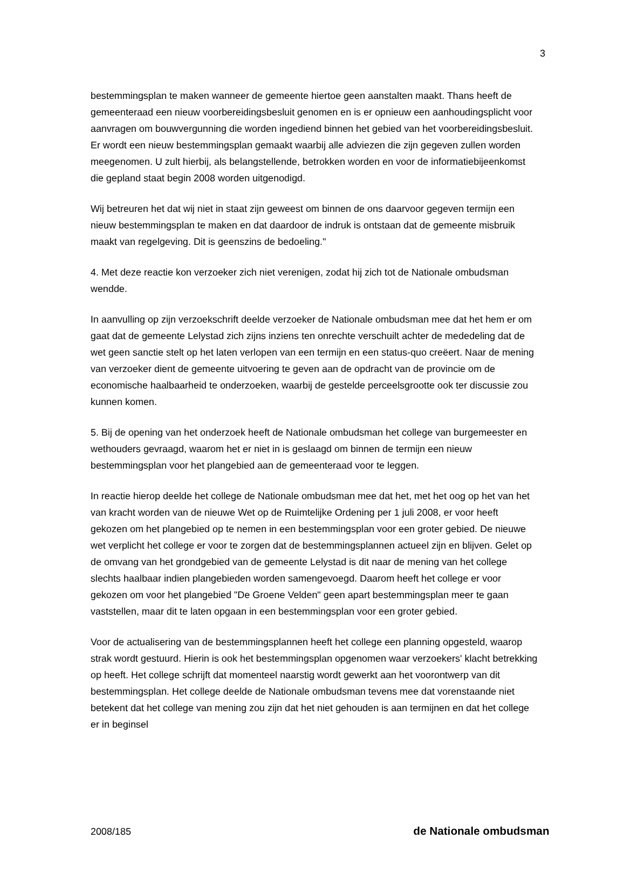3
bestemmingsplan te maken wanneer de gemeente hiertoe geen aanstalten maakt. Thans heeft de gemeenteraad een nieuw voorbereidingsbesluit genomen en is er opnieuw een aanhoudingsplicht voor aanvragen om bouwvergunning die worden ingediend binnen het gebied van het voorbereidingsbesluit. Er wordt een nieuw bestemmingsplan gemaakt waarbij alle adviezen die zijn gegeven zullen worden meegenomen. U zult hierbij, als belangstellende, betrokken worden en voor de informatiebijeenkomst die gepland staat begin 2008 worden uitgenodigd.
Wij betreuren het dat wij niet in staat zijn geweest om binnen de ons daarvoor gegeven termijn een nieuw bestemmingsplan te maken en dat daardoor de indruk is ontstaan dat de gemeente misbruik maakt van regelgeving. Dit is geenszins de bedoeling."
4. Met deze reactie kon verzoeker zich niet verenigen, zodat hij zich tot de Nationale ombudsman wendde.
In aanvulling op zijn verzoekschrift deelde verzoeker de Nationale ombudsman mee dat het hem er om gaat dat de gemeente Lelystad zich zijns inziens ten onrechte verschuilt achter de mededeling dat de wet geen sanctie stelt op het laten verlopen van een termijn en een status-quo creëert. Naar de mening van verzoeker dient de gemeente uitvoering te geven aan de opdracht van de provincie om de economische haalbaarheid te onderzoeken, waarbij de gestelde perceelsgrootte ook ter discussie zou kunnen komen.
5. Bij de opening van het onderzoek heeft de Nationale ombudsman het college van burgemeester en wethouders gevraagd, waarom het er niet in is geslaagd om binnen de termijn een nieuw bestemmingsplan voor het plangebied aan de gemeenteraad voor te leggen.
In reactie hierop deelde het college de Nationale ombudsman mee dat het, met het oog op het van het van kracht worden van de nieuwe Wet op de Ruimtelijke Ordening per 1 juli 2008, er voor heeft gekozen om het plangebied op te nemen in een bestemmingsplan voor een groter gebied. De nieuwe wet verplicht het college er voor te zorgen dat de bestemmingsplannen actueel zijn en blijven. Gelet op de omvang van het grondgebied van de gemeente Lelystad is dit naar de mening van het college slechts haalbaar indien plangebieden worden samengevoegd. Daarom heeft het college er voor gekozen om voor het plangebied "De Groene Velden" geen apart bestemmingsplan meer te gaan vaststellen, maar dit te laten opgaan in een bestemmingsplan voor een groter gebied.
Voor de actualisering van de bestemmingsplannen heeft het college een planning opgesteld, waarop strak wordt gestuurd. Hierin is ook het bestemmingsplan opgenomen waar verzoekers' klacht betrekking op heeft. Het college schrijft dat momenteel naarstig wordt gewerkt aan het voorontwerp van dit bestemmingsplan. Het college deelde de Nationale ombudsman tevens mee dat vorenstaande niet betekent dat het college van mening zou zijn dat het niet gehouden is aan termijnen en dat het college er in beginsel
2008/185 de Nationale ombudsman